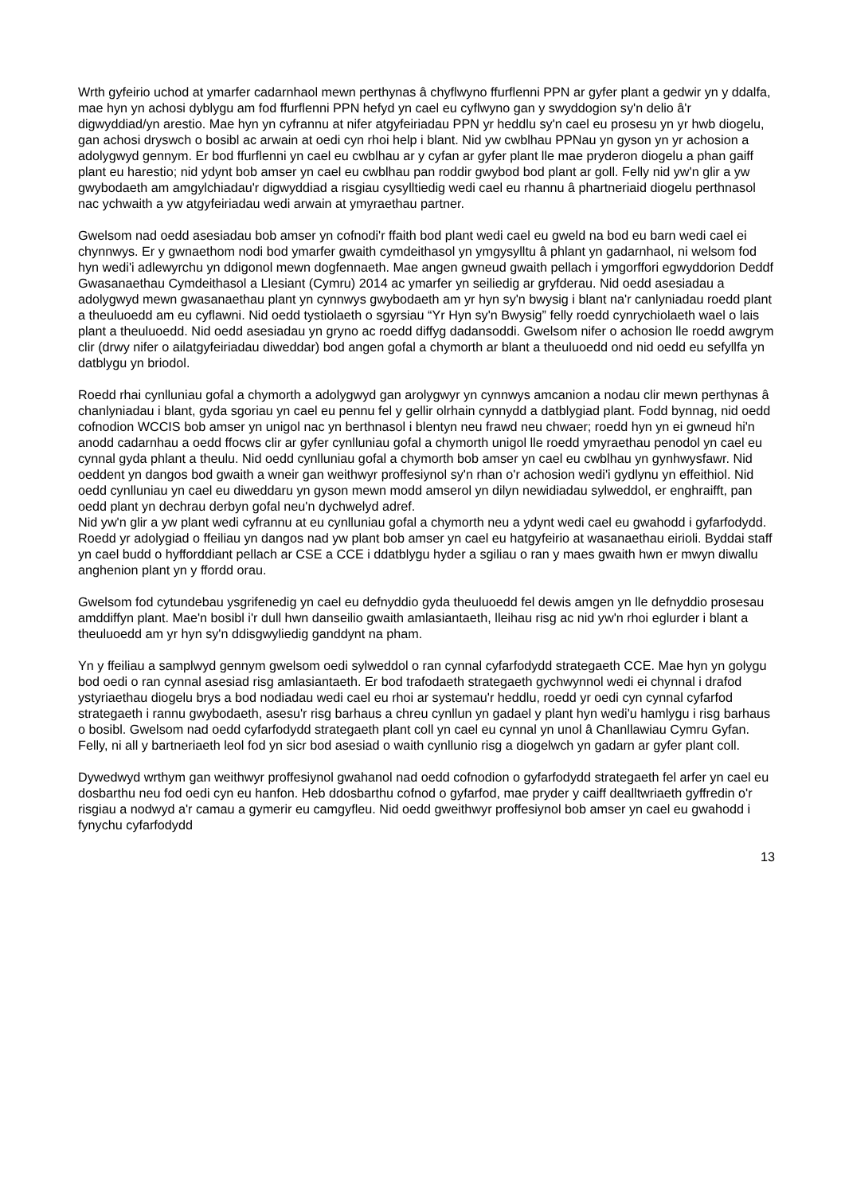Wrth gyfeirio uchod at ymarfer cadarnhaol mewn perthynas â chyflwyno ffurflenni PPN ar gyfer plant a gedwir yn y ddalfa, mae hyn yn achosi dyblygu am fod ffurflenni PPN hefyd yn cael eu cyflwyno gan y swyddogion sy'n delio â'r digwyddiad/yn arestio. Mae hyn yn cyfrannu at nifer atgyfeiriadau PPN yr heddlu sy'n cael eu prosesu yn yr hwb diogelu, gan achosi dryswch o bosibl ac arwain at oedi cyn rhoi help i blant. Nid yw cwblhau PPNau yn gyson yn yr achosion a adolygwyd gennym. Er bod ffurflenni yn cael eu cwblhau ar y cyfan ar gyfer plant lle mae pryderon diogelu a phan gaiff plant eu harestio; nid ydynt bob amser yn cael eu cwblhau pan roddir gwybod bod plant ar goll. Felly nid yw'n glir a yw gwybodaeth am amgylchiadau'r digwyddiad a risgiau cysylltiedig wedi cael eu rhannu â phartneriaid diogelu perthnasol nac ychwaith a yw atgyfeiriadau wedi arwain at ymyraethau partner.
Gwelsom nad oedd asesiadau bob amser yn cofnodi'r ffaith bod plant wedi cael eu gweld na bod eu barn wedi cael ei chynnwys. Er y gwnaethom nodi bod ymarfer gwaith cymdeithasol yn ymgysylltu â phlant yn gadarnhaol, ni welsom fod hyn wedi'i adlewyrchu yn ddigonol mewn dogfennaeth. Mae angen gwneud gwaith pellach i ymgorffori egwyddorion Deddf Gwasanaethau Cymdeithasol a Llesiant (Cymru) 2014 ac ymarfer yn seiliedig ar gryfderau. Nid oedd asesiadau a adolygwyd mewn gwasanaethau plant yn cynnwys gwybodaeth am yr hyn sy'n bwysig i blant na'r canlyniadau roedd plant a theuluoedd am eu cyflawni. Nid oedd tystiolaeth o sgyrsiau “Yr Hyn sy'n Bwysig” felly roedd cynrychiolaeth wael o lais plant a theuluoedd. Nid oedd asesiadau yn gryno ac roedd diffyg dadansoddi. Gwelsom nifer o achosion lle roedd awgrym clir (drwy nifer o ailatgyfeiriadau diweddar) bod angen gofal a chymorth ar blant a theuluoedd ond nid oedd eu sefyllfa yn datblygu yn briodol.
Roedd rhai cynlluniau gofal a chymorth a adolygwyd gan arolygwyr yn cynnwys amcanion a nodau clir mewn perthynas â chanlyniadau i blant, gyda sgoriau yn cael eu pennu fel y gellir olrhain cynnydd a datblygiad plant. Fodd bynnag, nid oedd cofnodion WCCIS bob amser yn unigol nac yn berthnasol i blentyn neu frawd neu chwaer; roedd hyn yn ei gwneud hi'n anodd cadarnhau a oedd ffocws clir ar gyfer cynlluniau gofal a chymorth unigol lle roedd ymyraethau penodol yn cael eu cynnal gyda phlant a theulu. Nid oedd cynlluniau gofal a chymorth bob amser yn cael eu cwblhau yn gynhwysfawr. Nid oeddent yn dangos bod gwaith a wneir gan weithwyr proffesiynol sy'n rhan o'r achosion wedi'i gydlynu yn effeithiol. Nid oedd cynlluniau yn cael eu diweddaru yn gyson mewn modd amserol yn dilyn newidiadau sylweddol, er enghraifft, pan oedd plant yn dechrau derbyn gofal neu'n dychwelyd adref.
Nid yw'n glir a yw plant wedi cyfrannu at eu cynlluniau gofal a chymorth neu a ydynt wedi cael eu gwahodd i gyfarfodydd. Roedd yr adolygiad o ffeiliau yn dangos nad yw plant bob amser yn cael eu hatgyfeirio at wasanaethau eirioli. Byddai staff yn cael budd o hyfforddiant pellach ar CSE a CCE i ddatblygu hyder a sgiliau o ran y maes gwaith hwn er mwyn diwallu anghenion plant yn y ffordd orau.
Gwelsom fod cytundebau ysgrifenedig yn cael eu defnyddio gyda theuluoedd fel dewis amgen yn lle defnyddio prosesau amddiffyn plant. Mae'n bosibl i'r dull hwn danseilio gwaith amlasiantaeth, lleihau risg ac nid yw'n rhoi eglurder i blant a theuluoedd am yr hyn sy'n ddisgwyliedig ganddynt na pham.
Yn y ffeiliau a samplwyd gennym gwelsom oedi sylweddol o ran cynnal cyfarfodydd strategaeth CCE. Mae hyn yn golygu bod oedi o ran cynnal asesiad risg amlasiantaeth. Er bod trafodaeth strategaeth gychwynnol wedi ei chynnal i drafod ystyriaethau diogelu brys a bod nodiadau wedi cael eu rhoi ar systemau'r heddlu, roedd yr oedi cyn cynnal cyfarfod strategaeth i rannu gwybodaeth, asesu'r risg barhaus a chreu cynllun yn gadael y plant hyn wedi'u hamlygu i risg barhaus o bosibl. Gwelsom nad oedd cyfarfodydd strategaeth plant coll yn cael eu cynnal yn unol â Chanllawiau Cymru Gyfan. Felly, ni all y bartneriaeth leol fod yn sicr bod asesiad o waith cynllunio risg a diogelwch yn gadarn ar gyfer plant coll.
Dywedwyd wrthym gan weithwyr proffesiynol gwahanol nad oedd cofnodion o gyfarfodydd strategaeth fel arfer yn cael eu dosbarthu neu fod oedi cyn eu hanfon. Heb ddosbarthu cofnod o gyfarfod, mae pryder y caiff dealltwriaeth gyffredin o'r risgiau a nodwyd a'r camau a gymerir eu camgyfleu. Nid oedd gweithwyr proffesiynol bob amser yn cael eu gwahodd i fynychu cyfarfodydd
13